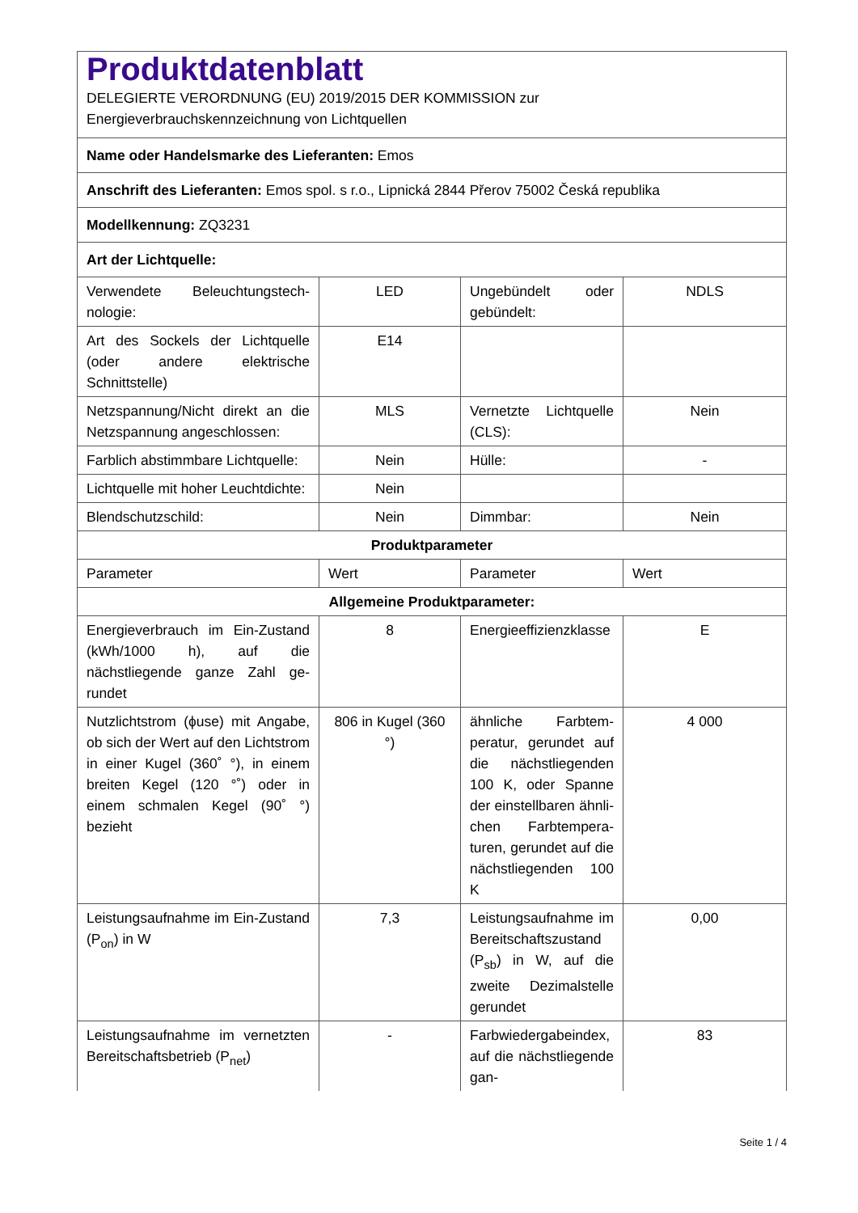| Produktdatenblatt DELEGIERTE VERORDNUNG (EU) 2019/2015 DER KOMMISSION zur Energieverbrauchskennzeichnung von Lichtquellen | | | |
| Name oder Handelsmarke des Lieferanten: Emos | | | |
| Anschrift des Lieferanten: Emos spol. s r.o., Lipnická 2844 Přerov 75002 Česká republika | | | |
| Modellkennung: ZQ3231 | | | |
| Art der Lichtquelle: | | | |
| Verwendete Beleuchtungstech­nologie: | LED | Ungebündelt oder gebündelt: | NDLS |
| Art des Sockels der Lichtquelle (oder andere elektrische Schnittstelle) | E14 | | |
| Netzspannung/Nicht direkt an die Netzspannung angeschlos­sen: | MLS | Vernetzte Lichtquel­le (CLS): | Nein |
| Farblich abstimmbare Licht­quelle: | Nein | Hülle: | - |
| Lichtquelle mit hoher Leucht­dichte: | Nein | | |
| Blendschutzschild: | Nein | Dimmbar: | Nein |
| Produktparameter | | | |
| Parameter | Wert | Parameter | Wert |
| Allgemeine Produktparameter: | | | |
| Energieverbrauch im Ein-Zu­stand (kWh/1000 h), auf die nächstliegende ganze Zahl ge­rundet | 8 | Energieeffizienzklas­se | E |
| Nutzlichtstrom (ɸuse) mit An­gabe, ob sich der Wert auf den Lichtstrom in einer Kugel (360˚ °), in einem breiten Kegel (120 °˚) oder in einem schmalen Kegel (90˚ °) bezieht | 806 in Ku­gel (360 °) | ähnliche Farbtem­peratur, gerundet auf die nächst­liegenden 100 K, oder Spanne der einstellbaren ähnli­chen Farbtempera­turen, gerundet auf die nächstliegenden 100 K | 4 000 |
| Leistungsaufnahme im Ein-Zu­stand (P<sub>on</sub>) in W | 7,3 | Leistungsaufnahme im Bereitschaftszu­stand (P<sub>sb</sub>) in W, auf die zweite Dezimal­stelle gerundet | 0,00 |
| Leistungsaufnahme im vernetz­ten Bereitschaftsbetrieb (P<sub>net</sub>) | - | Farbwiedergabein­dex, auf die nächstliegende gan- | 83 |
Seite 1 / 4